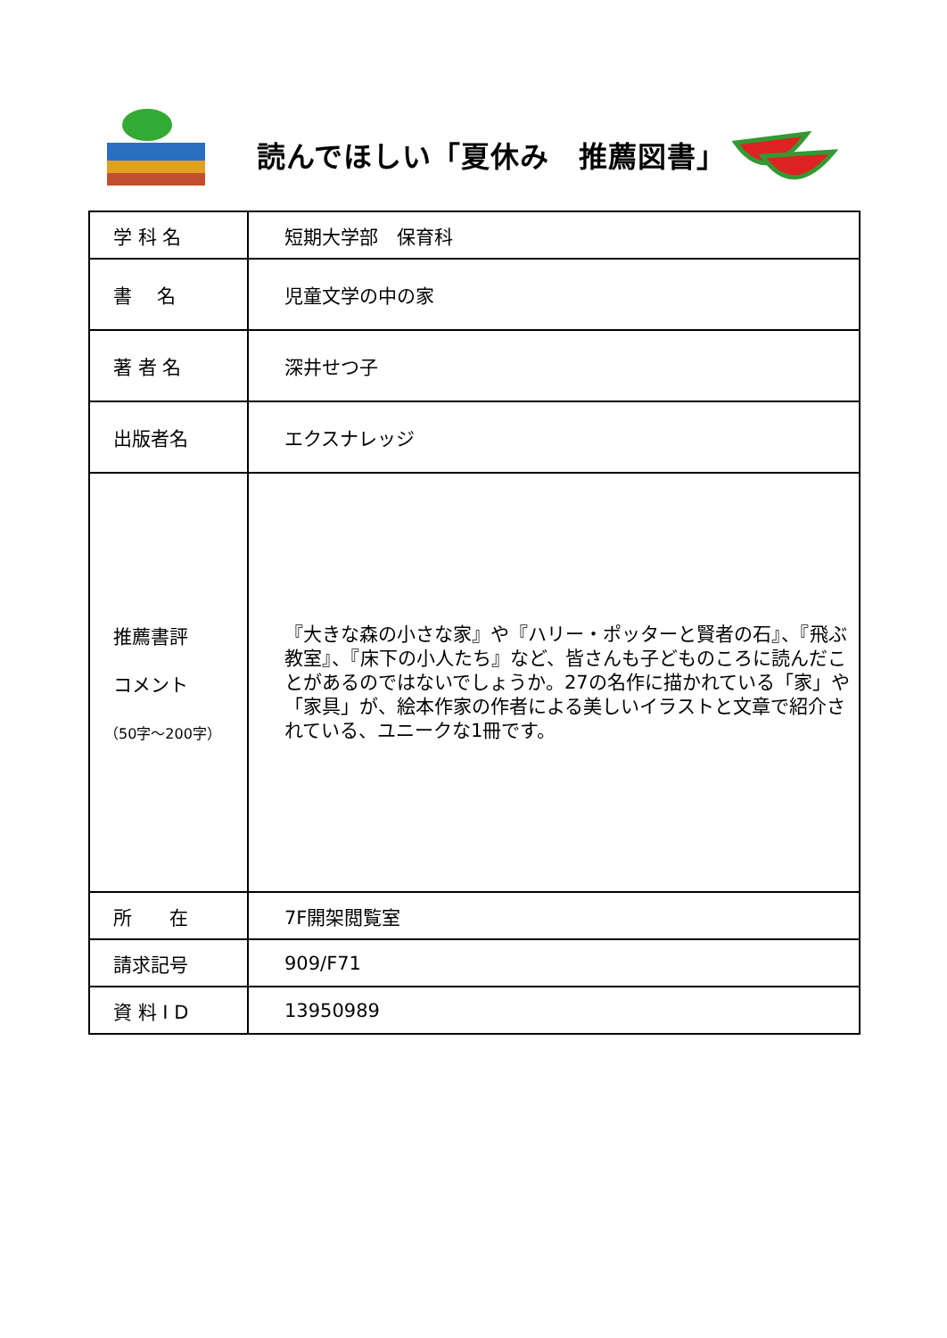読んでほしい「夏休み　推薦図書」
| 学 科 名 | 短期大学部 保育科 |
| 書 名 | 児童文学の中の家 |
| 著 者 名 | 深井せつ子 |
| 出版者名 | エクスナレッジ |
| 推薦書評 コメント （50字～200字） | 『大きな森の小さな家』や『ハリー・ポッターと賢者の石』、『飛ぶ教室』、『床下の小人たち』など、皆さんも子どものころに読んだことがあるのではないでしょうか。27の名作に描かれている「家」や「家具」が、絵本作家の作者による美しいイラストと文章で紹介されている、ユニークな1冊です。 |
| 所 在 | 7F開架閲覧室 |
| 請求記号 | 909/F71 |
| 資 料 I D | 13950989 |